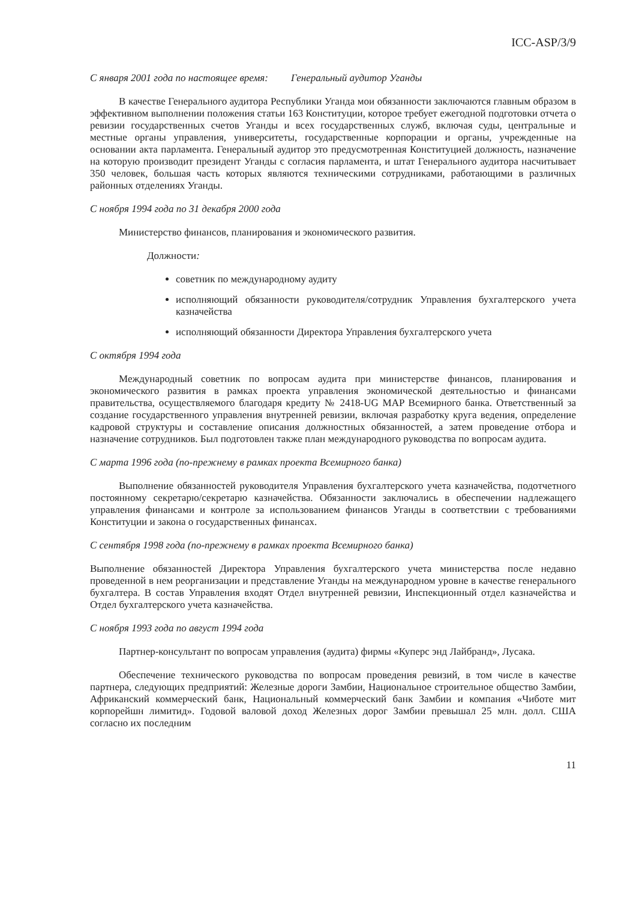ICC-ASP/3/9
С января 2001 года по настоящее время: Генеральный аудитор Уганды
В качестве Генерального аудитора Республики Уганда мои обязанности заключаются главным образом в эффективном выполнении положения статьи 163 Конституции, которое требует ежегодной подготовки отчета о ревизии государственных счетов Уганды и всех государственных служб, включая суды, центральные и местные органы управления, университеты, государственные корпорации и органы, учрежденные на основании акта парламента. Генеральный аудитор это предусмотренная Конституцией должность, назначение на которую производит президент Уганды с согласия парламента, и штат Генерального аудитора насчитывает 350 человек, большая часть которых являются техническими сотрудниками, работающими в различных районных отделениях Уганды.
С ноября 1994 года по 31 декабря 2000 года
Министерство финансов, планирования и экономического развития.
Должности:
советник по международному аудиту
исполняющий обязанности руководителя/сотрудник Управления бухгалтерского учета казначейства
исполняющий обязанности Директора Управления бухгалтерского учета
С октября 1994 года
Международный советник по вопросам аудита при министерстве финансов, планирования и экономического развития в рамках проекта управления экономической деятельностью и финансами правительства, осуществляемого благодаря кредиту № 2418-UG MAP Всемирного банка. Ответственный за создание государственного управления внутренней ревизии, включая разработку круга ведения, определение кадровой структуры и составление описания должностных обязанностей, а затем проведение отбора и назначение сотрудников. Был подготовлен также план международного руководства по вопросам аудита.
С марта 1996 года (по-прежнему в рамках проекта Всемирного банка)
Выполнение обязанностей руководителя Управления бухгалтерского учета казначейства, подотчетного постоянному секретарю/секретарю казначейства. Обязанности заключались в обеспечении надлежащего управления финансами и контроле за использованием финансов Уганды в соответствии с требованиями Конституции и закона о государственных финансах.
С сентября 1998 года (по-прежнему в рамках проекта Всемирного банка)
Выполнение обязанностей Директора Управления бухгалтерского учета министерства после недавно проведенной в нем реорганизации и представление Уганды на международном уровне в качестве генерального бухгалтера. В состав Управления входят Отдел внутренней ревизии, Инспекционный отдел казначейства и Отдел бухгалтерского учета казначейства.
С ноября 1993 года по август 1994 года
Партнер-консультант по вопросам управления (аудита) фирмы «Куперс энд Лайбранд», Лусака.
Обеспечение технического руководства по вопросам проведения ревизий, в том числе в качестве партнера, следующих предприятий: Железные дороги Замбии, Национальное строительное общество Замбии, Африканский коммерческий банк, Национальный коммерческий банк Замбии и компания «Чиботе мит корпорейшн лимитид». Годовой валовой доход Железных дорог Замбии превышал 25 млн. долл. США согласно их последним
11